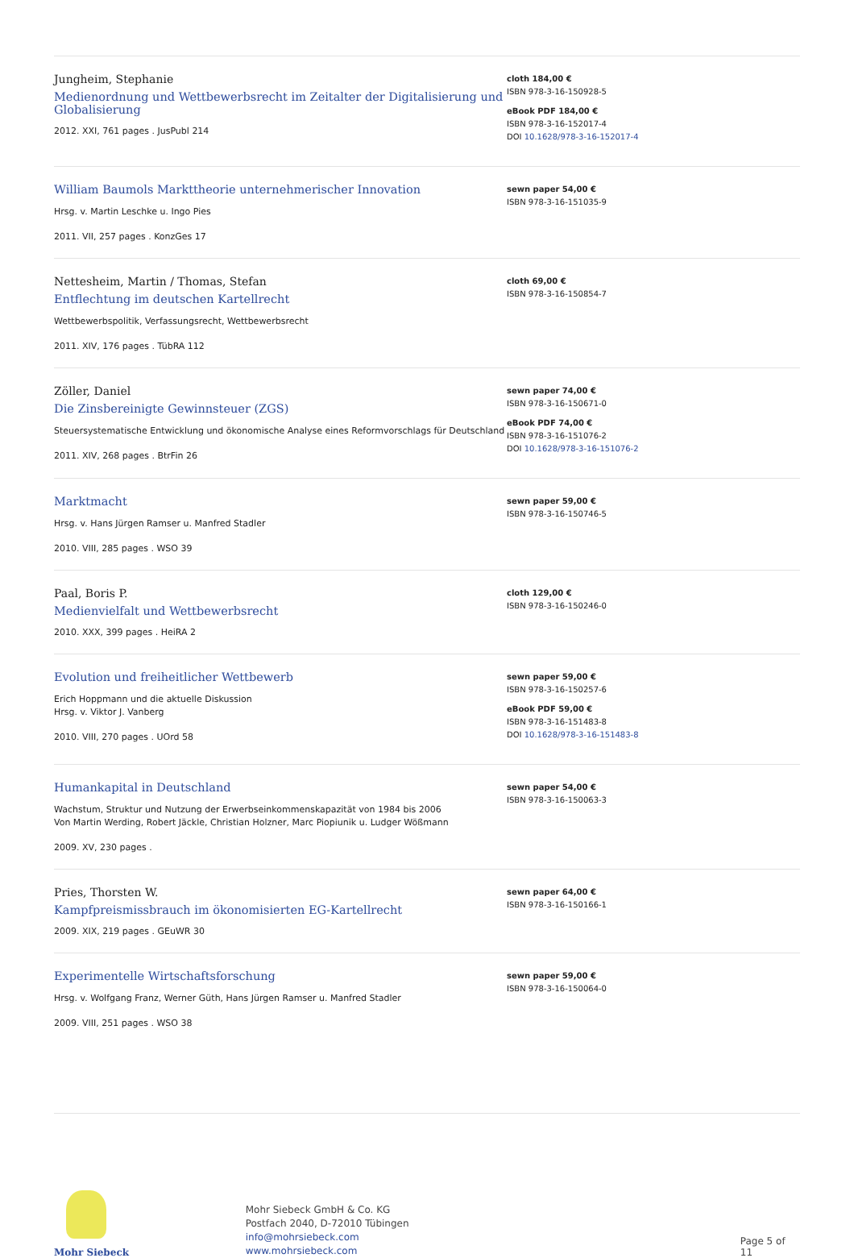Jungheim, Stephanie
Medienordnung und Wettbewerbsrecht im Zeitalter der Digitalisierung und Globalisierung
2012. XXI, 761 pages . JusPubl 214
cloth 184,00 €
ISBN 978-3-16-150928-5
eBook PDF 184,00 €
ISBN 978-3-16-152017-4
DOI 10.1628/978-3-16-152017-4
William Baumols Markttheorie unternehmerischer Innovation
Hrsg. v. Martin Leschke u. Ingo Pies
2011. VII, 257 pages . KonzGes 17
sewn paper 54,00 €
ISBN 978-3-16-151035-9
Nettesheim, Martin / Thomas, Stefan
Entflechtung im deutschen Kartellrecht
Wettbewerbspolitik, Verfassungsrecht, Wettbewerbsrecht
2011. XIV, 176 pages . TübRA 112
cloth 69,00 €
ISBN 978-3-16-150854-7
Zöller, Daniel
Die Zinsbereinigte Gewinnsteuer (ZGS)
Steuersystematische Entwicklung und ökonomische Analyse eines Reformvorschlags für Deutschland
2011. XIV, 268 pages . BtrFin 26
sewn paper 74,00 €
ISBN 978-3-16-150671-0
eBook PDF 74,00 €
ISBN 978-3-16-151076-2
DOI 10.1628/978-3-16-151076-2
Marktmacht
Hrsg. v. Hans Jürgen Ramser u. Manfred Stadler
2010. VIII, 285 pages . WSO 39
sewn paper 59,00 €
ISBN 978-3-16-150746-5
Paal, Boris P.
Medienvielfalt und Wettbewerbsrecht
2010. XXX, 399 pages . HeiRA 2
cloth 129,00 €
ISBN 978-3-16-150246-0
Evolution und freiheitlicher Wettbewerb
Erich Hoppmann und die aktuelle Diskussion
Hrsg. v. Viktor J. Vanberg
2010. VIII, 270 pages . UOrd 58
sewn paper 59,00 €
ISBN 978-3-16-150257-6
eBook PDF 59,00 €
ISBN 978-3-16-151483-8
DOI 10.1628/978-3-16-151483-8
Humankapital in Deutschland
Wachstum, Struktur und Nutzung der Erwerbseinkommenskapazität von 1984 bis 2006
Von Martin Werding, Robert Jäckle, Christian Holzner, Marc Piopiunik u. Ludger Wößmann
2009. XV, 230 pages .
sewn paper 54,00 €
ISBN 978-3-16-150063-3
Pries, Thorsten W.
Kampfpreismissbrauch im ökonomisierten EG-Kartellrecht
2009. XIX, 219 pages . GEuWR 30
sewn paper 64,00 €
ISBN 978-3-16-150166-1
Experimentelle Wirtschaftsforschung
Hrsg. v. Wolfgang Franz, Werner Güth, Hans Jürgen Ramser u. Manfred Stadler
2009. VIII, 251 pages . WSO 38
sewn paper 59,00 €
ISBN 978-3-16-150064-0
Mohr Siebeck
Mohr Siebeck GmbH & Co. KG
Postfach 2040, D-72010 Tübingen
info@mohrsiebeck.com
www.mohrsiebeck.com
Page 5 of 11